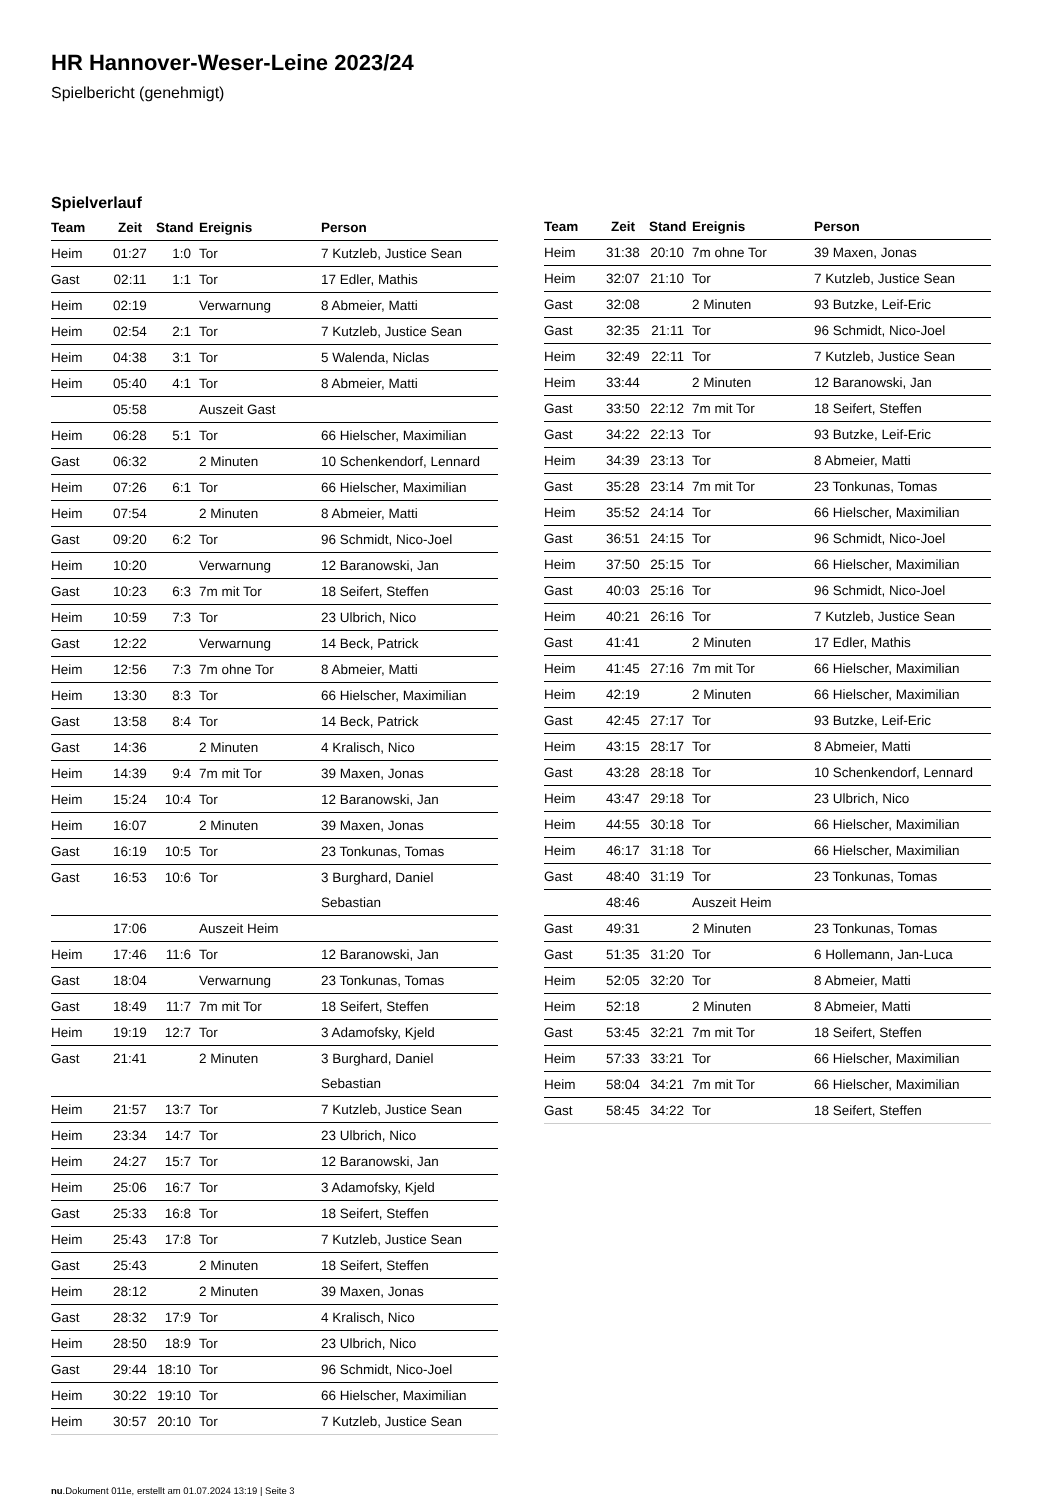HR Hannover-Weser-Leine 2023/24
Spielbericht (genehmigt)
Spielverlauf
| Team | Zeit | Stand | Ereignis | Person |
| --- | --- | --- | --- | --- |
| Heim | 01:27 | 1:0 | Tor | 7 Kutzleb, Justice Sean |
| Gast | 02:11 | 1:1 | Tor | 17 Edler, Mathis |
| Heim | 02:19 | | Verwarnung | 8 Abmeier, Matti |
| Heim | 02:54 | 2:1 | Tor | 7 Kutzleb, Justice Sean |
| Heim | 04:38 | 3:1 | Tor | 5 Walenda, Niclas |
| Heim | 05:40 | 4:1 | Tor | 8 Abmeier, Matti |
| | 05:58 | | Auszeit Gast | |
| Heim | 06:28 | 5:1 | Tor | 66 Hielscher, Maximilian |
| Gast | 06:32 | | 2 Minuten | 10 Schenkendorf, Lennard |
| Heim | 07:26 | 6:1 | Tor | 66 Hielscher, Maximilian |
| Heim | 07:54 | | 2 Minuten | 8 Abmeier, Matti |
| Gast | 09:20 | 6:2 | Tor | 96 Schmidt, Nico-Joel |
| Heim | 10:20 | | Verwarnung | 12 Baranowski, Jan |
| Gast | 10:23 | 6:3 | 7m mit Tor | 18 Seifert, Steffen |
| Heim | 10:59 | 7:3 | Tor | 23 Ulbrich, Nico |
| Gast | 12:22 | | Verwarnung | 14 Beck, Patrick |
| Heim | 12:56 | 7:3 | 7m ohne Tor | 8 Abmeier, Matti |
| Heim | 13:30 | 8:3 | Tor | 66 Hielscher, Maximilian |
| Gast | 13:58 | 8:4 | Tor | 14 Beck, Patrick |
| Gast | 14:36 | | 2 Minuten | 4 Kralisch, Nico |
| Heim | 14:39 | 9:4 | 7m mit Tor | 39 Maxen, Jonas |
| Heim | 15:24 | 10:4 | Tor | 12 Baranowski, Jan |
| Heim | 16:07 | | 2 Minuten | 39 Maxen, Jonas |
| Gast | 16:19 | 10:5 | Tor | 23 Tonkunas, Tomas |
| Gast | 16:53 | 10:6 | Tor | 3 Burghard, Daniel Sebastian |
| | 17:06 | | Auszeit Heim | |
| Heim | 17:46 | 11:6 | Tor | 12 Baranowski, Jan |
| Gast | 18:04 | | Verwarnung | 23 Tonkunas, Tomas |
| Gast | 18:49 | 11:7 | 7m mit Tor | 18 Seifert, Steffen |
| Heim | 19:19 | 12:7 | Tor | 3 Adamofsky, Kjeld |
| Gast | 21:41 | | 2 Minuten | 3 Burghard, Daniel Sebastian |
| Heim | 21:57 | 13:7 | Tor | 7 Kutzleb, Justice Sean |
| Heim | 23:34 | 14:7 | Tor | 23 Ulbrich, Nico |
| Heim | 24:27 | 15:7 | Tor | 12 Baranowski, Jan |
| Heim | 25:06 | 16:7 | Tor | 3 Adamofsky, Kjeld |
| Gast | 25:33 | 16:8 | Tor | 18 Seifert, Steffen |
| Heim | 25:43 | 17:8 | Tor | 7 Kutzleb, Justice Sean |
| Gast | 25:43 | | 2 Minuten | 18 Seifert, Steffen |
| Heim | 28:12 | | 2 Minuten | 39 Maxen, Jonas |
| Gast | 28:32 | 17:9 | Tor | 4 Kralisch, Nico |
| Heim | 28:50 | 18:9 | Tor | 23 Ulbrich, Nico |
| Gast | 29:44 | 18:10 | Tor | 96 Schmidt, Nico-Joel |
| Heim | 30:22 | 19:10 | Tor | 66 Hielscher, Maximilian |
| Heim | 30:57 | 20:10 | Tor | 7 Kutzleb, Justice Sean |
| Team | Zeit | Stand | Ereignis | Person |
| --- | --- | --- | --- | --- |
| Heim | 31:38 | 20:10 | 7m ohne Tor | 39 Maxen, Jonas |
| Heim | 32:07 | 21:10 | Tor | 7 Kutzleb, Justice Sean |
| Gast | 32:08 | | 2 Minuten | 93 Butzke, Leif-Eric |
| Gast | 32:35 | 21:11 | Tor | 96 Schmidt, Nico-Joel |
| Heim | 32:49 | 22:11 | Tor | 7 Kutzleb, Justice Sean |
| Heim | 33:44 | | 2 Minuten | 12 Baranowski, Jan |
| Gast | 33:50 | 22:12 | 7m mit Tor | 18 Seifert, Steffen |
| Gast | 34:22 | 22:13 | Tor | 93 Butzke, Leif-Eric |
| Heim | 34:39 | 23:13 | Tor | 8 Abmeier, Matti |
| Gast | 35:28 | 23:14 | 7m mit Tor | 23 Tonkunas, Tomas |
| Heim | 35:52 | 24:14 | Tor | 66 Hielscher, Maximilian |
| Gast | 36:51 | 24:15 | Tor | 96 Schmidt, Nico-Joel |
| Heim | 37:50 | 25:15 | Tor | 66 Hielscher, Maximilian |
| Gast | 40:03 | 25:16 | Tor | 96 Schmidt, Nico-Joel |
| Heim | 40:21 | 26:16 | Tor | 7 Kutzleb, Justice Sean |
| Gast | 41:41 | | 2 Minuten | 17 Edler, Mathis |
| Heim | 41:45 | 27:16 | 7m mit Tor | 66 Hielscher, Maximilian |
| Heim | 42:19 | | 2 Minuten | 66 Hielscher, Maximilian |
| Gast | 42:45 | 27:17 | Tor | 93 Butzke, Leif-Eric |
| Heim | 43:15 | 28:17 | Tor | 8 Abmeier, Matti |
| Gast | 43:28 | 28:18 | Tor | 10 Schenkendorf, Lennard |
| Heim | 43:47 | 29:18 | Tor | 23 Ulbrich, Nico |
| Heim | 44:55 | 30:18 | Tor | 66 Hielscher, Maximilian |
| Heim | 46:17 | 31:18 | Tor | 66 Hielscher, Maximilian |
| Gast | 48:40 | 31:19 | Tor | 23 Tonkunas, Tomas |
| | 48:46 | | Auszeit Heim | |
| Gast | 49:31 | | 2 Minuten | 23 Tonkunas, Tomas |
| Gast | 51:35 | 31:20 | Tor | 6 Hollemann, Jan-Luca |
| Heim | 52:05 | 32:20 | Tor | 8 Abmeier, Matti |
| Heim | 52:18 | | 2 Minuten | 8 Abmeier, Matti |
| Gast | 53:45 | 32:21 | 7m mit Tor | 18 Seifert, Steffen |
| Heim | 57:33 | 33:21 | Tor | 66 Hielscher, Maximilian |
| Heim | 58:04 | 34:21 | 7m mit Tor | 66 Hielscher, Maximilian |
| Gast | 58:45 | 34:22 | Tor | 18 Seifert, Steffen |
nu.Dokument 011e, erstellt am 01.07.2024 13:19 | Seite 3